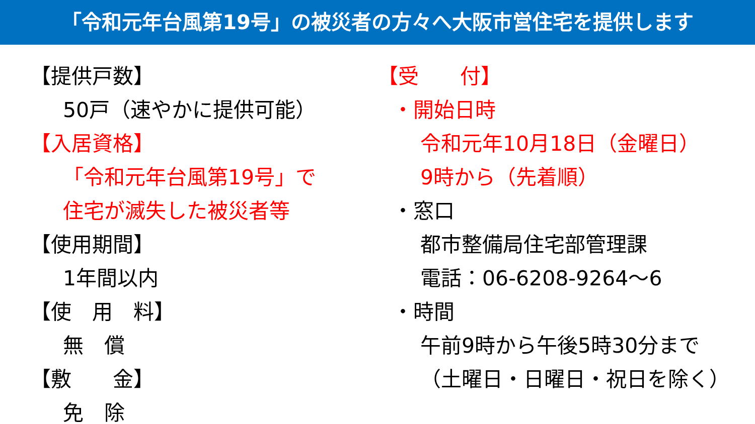「令和元年台風第19号」の被災者の方々へ大阪市営住宅を提供します
【提供戸数】
50戸（速やかに提供可能）
【入居資格】
「令和元年台風第19号」で
住宅が滅失した被災者等
【使用期間】
1年間以内
【使　用　料】
無　償
【敷　　金】
免　除
【受　　付】
・開始日時
令和元年10月18日（金曜日）
9時から（先着順）
・窓口
都市整備局住宅部管理課
電話：06-6208-9264～6
・時間
午前9時から午後5時30分まで
（土曜日・日曜日・祝日を除く）